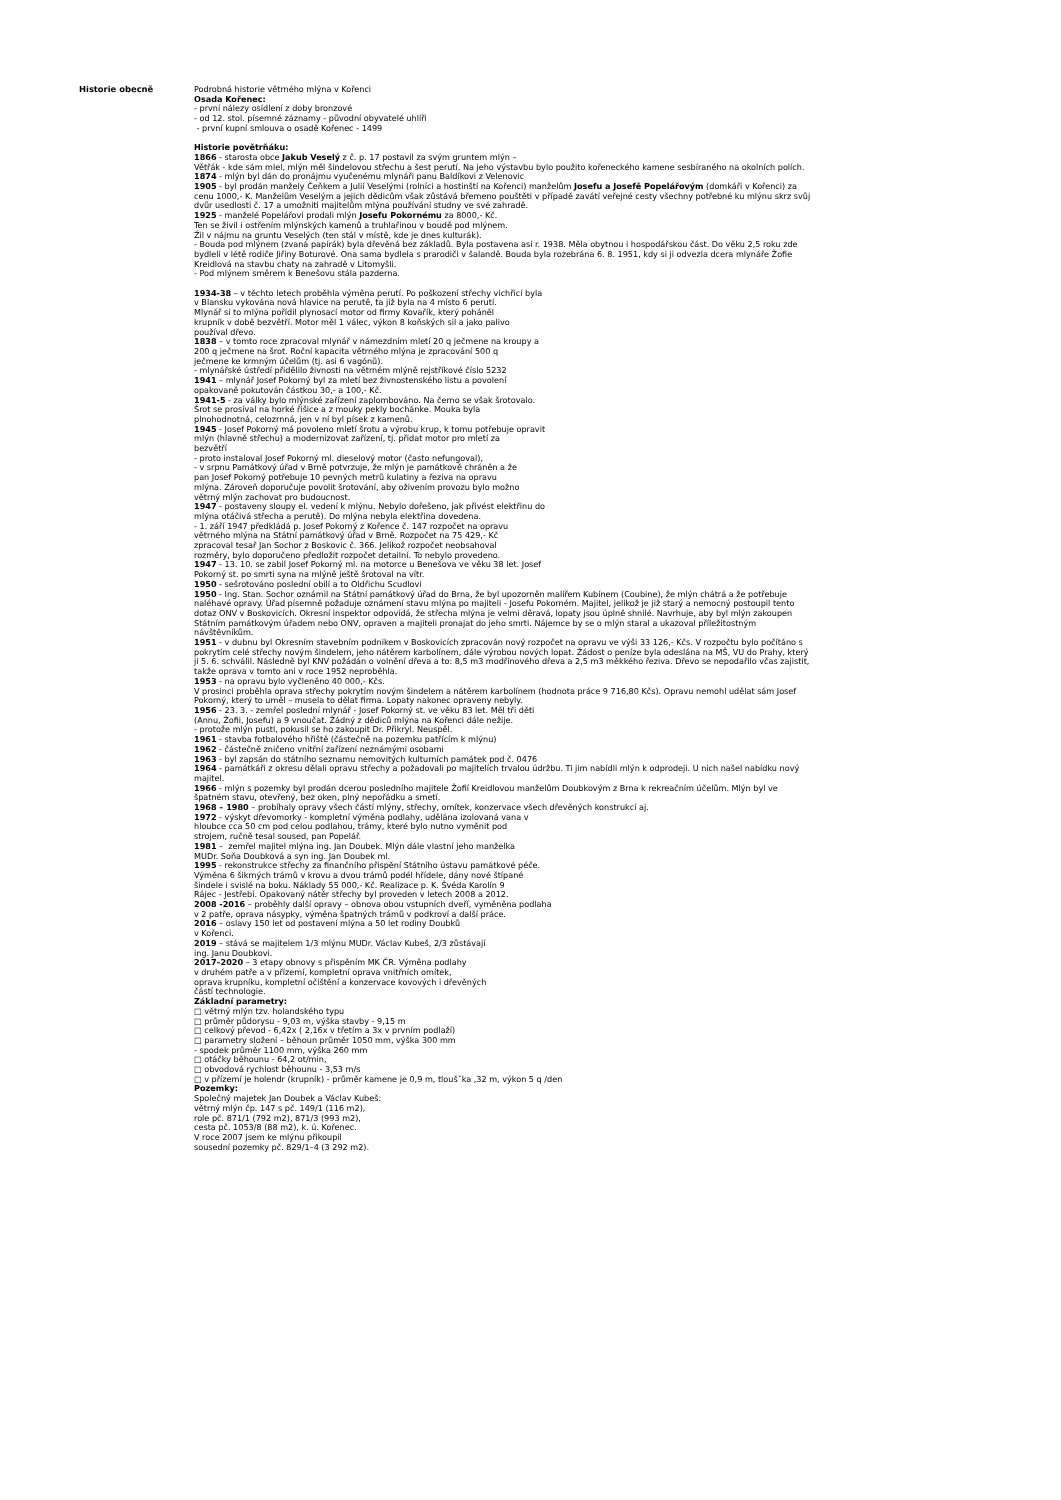Historie obecně Podrobná historie větrného mlýna v Kořenci
Osada Kořenec:
- první nálezy osídlení z doby bronzové
- od 12. stol. písemné záznamy - původní obyvatelé uhlíři
- první kupní smlouva o osadě Kořenec - 1499
Historie povětrňáku:
1866 - starosta obce Jakub Veselý z č. p. 17 postavil za svým gruntem mlýn –
Větřák - kde sám mlel, mlýn měl šindelovou střechu a šest perutí. Na jeho výstavbu bylo použito kořeneckého kamene sesbíraného na okolních polích.
1874 - mlýn byl dán do pronájmu vyučenému mlynáři panu Baldíkovi z Velenovic
1905 - byl prodán manžely Čeňkem a Julií Veselými (rolníci a hostinští na Kořenci) manželům Josefu a Josefě Popelářovým (domkáři v Kořenci) za cenu 1000,- K. Manželům Veselým a jejich dědicům však zůstává břemeno pouštěti v případě zavátí veřejné cesty všechny potřebné ku mlýnu skrz svůj dvůr usedlosti č. 17 a umožniti majitelům mlýna používání studny ve své zahradě.
1925 - manželé Popelářovi prodali mlýn Josefu Pokornému za 8000,- Kč.
Ten se živil i ostřením mlýnských kamenů a truhlařinou v boudě pod mlýnem.
Žil v nájmu na gruntu Veselých (ten stál v místě, kde je dnes kulturák).
- Bouda pod mlýnem (zvaná papírák) byla dřevěná bez základů. Byla postavena asi r. 1938. Měla obytnou i hospodářskou část. Do věku 2,5 roku zde bydleli v létě rodiče Jiřiny Boturové. Ona sama bydlela s prarodiči v šalandě. Bouda byla rozebrána 6. 8. 1951, kdy si ji odvezla dcera mlynáře Žofie Kreidlová na stavbu chaty na zahradě v Litomyšli.
- Pod mlýnem směrem k Benešovu stála pazderna.
1934-38 – v těchto letech proběhla výměna perutí. Po poškození střechy vichřicí byla
v Blansku vykována nová hlavice na perutě, ta již byla na 4 místo 6 perutí.
Mlynář si to mlýna pořídil plynosací motor od firmy Kovařík, který poháněl
krupník v době bezvětří. Motor měl 1 válec, výkon 8 koňských sil a jako palivo
používal dřevo.
1838 – v tomto roce zpracoval mlynář v námezdním mletí 20 q ječmene na kroupy a
200 q ječmene na šrot. Roční kapacita větrného mlýna je zpracování 500 q
ječmene ke krmným účelům (tj. asi 6 vagónů).
- mlynářské ústředí přidělilo živnosti na větrném mlýně rejstříkové číslo 5232
1941 – mlynář Josef Pokorný byl za mletí bez živnostenského listu a povolení
opakovaně pokutován částkou 30,- a 100,- Kč.
1941-5 - za války bylo mlýnské zařízení zaplombováno. Na černo se však šrotovalo.
Šrot se prosíval na horké řišice a z mouky pekly bochánke. Mouka byla
plnohodnotná, celozrnná, jen v ní byl písek z kamenů.
1945 - Josef Pokorný má povoleno mletí šrotu a výrobu krup, k tomu potřebuje opravit
mlýn (hlavně střechu) a modernizovat zařízení, tj. přidat motor pro mletí za
bezvětří
- proto instaloval Josef Pokorný ml. dieselový motor (často nefungoval),
- v srpnu Památkový úřad v Brně potvrzuje, že mlýn je památkově chráněn a že
pan Josef Pokorný potřebuje 10 pevných metrů kulatiny a řeziva na opravu
mlýna. Zároveň doporučuje povolit šrotování, aby oživením provozu bylo možno
větrný mlýn zachovat pro budoucnost.
1947 - postaveny sloupy el. vedení k mlýnu. Nebylo dořešeno, jak přivést elektřinu do
mlýna otáčivá střecha a perutě). Do mlýna nebyla elektřina dovedena.
- 1. září 1947 předkládá p. Josef Pokorný z Kořence č. 147 rozpočet na opravu
větrného mlýna na Státní památkový úřad v Brně. Rozpočet na 75 429,- Kč
zpracoval tesař Jan Sochor z Boskovic č. 366. Jelikož rozpočet neobsahoval
rozměry, bylo doporučeno předložit rozpočet detailní. To nebylo provedeno.
1947 - 13. 10. se zabil Josef Pokorný ml. na motorce u Benešova ve věku 38 let. Josef
Pokorný st. po smrti syna na mlýně ještě šrotoval na vítr.
1950 - sešrotováno poslední obilí a to Oldřichu Scudlovi
1950 - Ing. Stan. Sochor oznámil na Státní památkový úřad do Brna, že byl upozorněn malířem Kubínem (Coubine), že mlýn chátrá a že potřebuje naléhavé opravy. Úřad písemně požaduje oznámení stavu mlýna po majiteli - Josefu Pokorném. Majitel, jelikož je již starý a nemocný postoupil tento dotaz ONV v Boskovicích. Okresní inspektor odpovídá, že střecha mlýna je velmi děravá, lopaty jsou úplně shnilé. Navrhuje, aby byl mlýn zakoupen Státním památkovým úřadem nebo ONV, opraven a majiteli pronajat do jeho smrti. Nájemce by se o mlýn staral a ukazoval příležitostným návštěvníkům.
1951 - v dubnu byl Okresním stavebním podnikem v Boskovicích zpracován nový rozpočet na opravu ve výši 33 126,- Kčs. V rozpočtu bylo počítáno s pokrytím celé střechy novým šindelem, jeho nátěrem karbolínem, dále výrobou nových lopat. Žádost o peníze byla odeslána na MŠ, VU do Prahy, který ji 5. 6. schválil. Následně byl KNV požádán o volnění dřeva a to: 8,5 m3 modřínového dřeva a 2,5 m3 měkkého řeziva. Dřevo se nepodařilo včas zajistit, takže oprava v tomto ani v roce 1952 neproběhla.
1953 - na opravu bylo vyčleněno 40 000,- Kčs.
V prosinci proběhla oprava střechy pokrytím novým šindelem a nátěrem karbolínem (hodnota práce 9 716,80 Kčs). Opravu nemohl udělat sám Josef Pokorný, který to uměl – musela to dělat firma. Lopaty nakonec opraveny nebyly.
1956 - 23. 3. - zemřel poslední mlynář - Josef Pokorný st. ve věku 83 let. Měl tři děti
(Annu, Žofii, Josefu) a 9 vnoučat. Žádný z dědiců mlýna na Kořenci dále nežije.
- protože mlýn pustl, pokusil se ho zakoupit Dr. Přikryl. Neuspěl.
1961 - stavba fotbalového hřiště (částečně na pozemku patřícím k mlýnu)
1962 - částečně zničeno vnitřní zařízení neznámými osobami
1963 - byl zapsán do státního seznamu nemovitých kulturních památek pod č. 0476
1964 - památkáři z okresu dělali opravu střechy a požadovali po majitelích trvalou údržbu. Ti jim nabídli mlýn k odprodeji. U nich našel nabídku nový majitel.
1966 - mlýn s pozemky byl prodán dcerou posledního majitele Žofií Kreidlovou manželům Doubkovým z Brna k rekreačním účelům. Mlýn byl ve špatném stavu, otevřený, bez oken, plný nepořádku a smetí.
1968 – 1980 – probíhaly opravy všech částí mlýny, střechy, omítek, konzervace všech dřevěných konstrukcí aj.
1972 - výskyt dřevomorky - kompletní výměna podlahy, udělána izolovaná vana v
hloubce cca 50 cm pod celou podlahou, trámy, které bylo nutno vyměnit pod
strojem, ručně tesal soused, pan Popelář.
1981 – zemřel majitel mlýna ing. Jan Doubek. Mlýn dále vlastní jeho manželka
MUDr. Soňa Doubková a syn ing. Jan Doubek ml.
1995 - rekonstrukce střechy za finančního přispění Státního ústavu památkové péče.
Výměna 6 šikmých trámů v krovu a dvou trámů podél hřídele, dány nové štípané
šindele i svislé na boku. Náklady 55 000,- Kč. Realizace p. K. Švéda Karolín 9
Rájec - Jestřebí. Opakovaný nátěr střechy byl proveden v letech 2008 a 2012.
2008 -2016 – proběhly další opravy – obnova obou vstupních dveří, vyměněna podlaha
v 2 patře, oprava násypky, výměna špatných trámů v podkroví a další práce.
2016 – oslavy 150 let od postavení mlýna a 50 let rodiny Doubků
v Kořenci.
2019 – stává se majitelem 1/3 mlýnu MUDr. Václav Kubeš, 2/3 zůstávají
ing. Janu Doubkovi.
2017–2020 – 3 etapy obnovy s přispěním MK ČR. Výměna podlahy
v druhém patře a v přízemí, kompletní oprava vnitřních omítek,
oprava krupníku, kompletní očištění a konzervace kovových i dřevěných
částí technologie.
Základní parametry:
□ větrný mlýn tzv. holandského typu
□ průměr půdorysu - 9,03 m, výška stavby - 9,15 m
□ celkový převod - 6,42x ( 2,16x v třetím a 3x v prvním podlaží)
□ parametry složení – běhoun průměr 1050 mm, výška 300 mm
- spodek průměr 1100 mm, výška 260 mm
□ otáčky běhounu - 64,2 ot/min,
□ obvodová rychlost běhounu - 3,53 m/s
□ v přízemí je holendr (krupník) - průměr kamene je 0,9 m, tloušˇka ,32 m, výkon 5 q /den
Pozemky:
Společný majetek Jan Doubek a Václav Kubeš:
větrný mlýn čp. 147 s pč. 149/1 (116 m2),
role pč. 871/1 (792 m2), 871/3 (993 m2),
cesta pč. 1053/8 (88 m2), k. ú. Kořenec.
V roce 2007 jsem ke mlýnu přikoupil
sousední pozemky pč. 829/1–4 (3 292 m2).